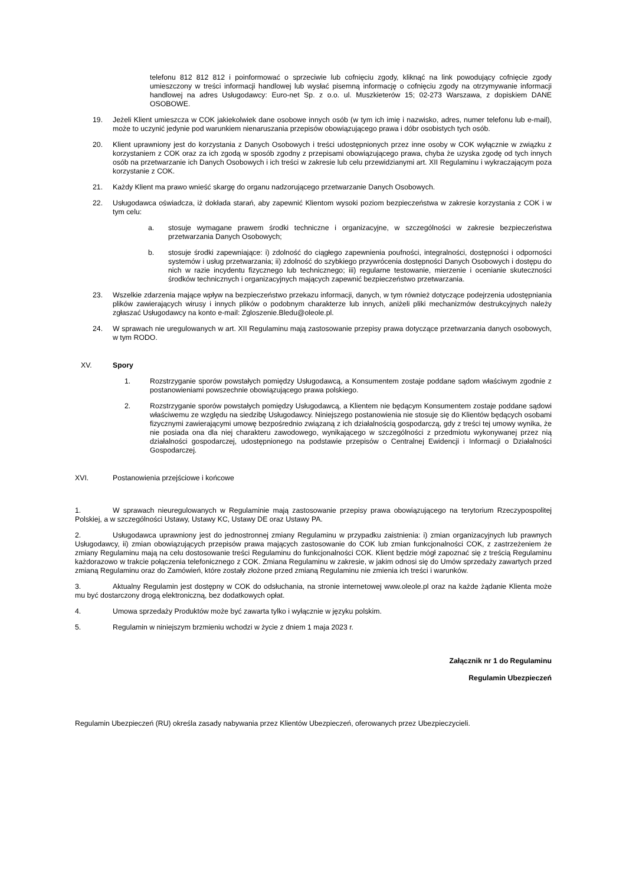telefonu 812 812 812 i poinformować o sprzeciwie lub cofnięciu zgody, kliknąć na link powodujący cofnięcie zgody umieszczony w treści informacji handlowej lub wysłać pisemną informację o cofnięciu zgody na otrzymywanie informacji handlowej na adres Usługodawcy: Euro-net Sp. z o.o. ul. Muszkieterów 15; 02-273 Warszawa, z dopiskiem DANE OSOBOWE.
19. Jeżeli Klient umieszcza w COK jakiekolwiek dane osobowe innych osób (w tym ich imię i nazwisko, adres, numer telefonu lub e-mail), może to uczynić jedynie pod warunkiem nienaruszania przepisów obowiązującego prawa i dóbr osobistych tych osób.
20. Klient uprawniony jest do korzystania z Danych Osobowych i treści udostępnionych przez inne osoby w COK wyłącznie w związku z korzystaniem z COK oraz za ich zgodą w sposób zgodny z przepisami obowiązującego prawa, chyba że uzyska zgodę od tych innych osób na przetwarzanie ich Danych Osobowych i ich treści w zakresie lub celu przewidzianymi art. XII Regulaminu i wykraczającym poza korzystanie z COK.
21. Każdy Klient ma prawo wnieść skargę do organu nadzorującego przetwarzanie Danych Osobowych.
22. Usługodawca oświadcza, iż dokłada starań, aby zapewnić Klientom wysoki poziom bezpieczeństwa w zakresie korzystania z COK i w tym celu:
a. stosuje wymagane prawem środki techniczne i organizacyjne, w szczególności w zakresie bezpieczeństwa przetwarzania Danych Osobowych;
b. stosuje środki zapewniające: i) zdolność do ciągłego zapewnienia poufności, integralności, dostępności i odporności systemów i usług przetwarzania; ii) zdolność do szybkiego przywrócenia dostępności Danych Osobowych i dostępu do nich w razie incydentu fizycznego lub technicznego; iii) regularne testowanie, mierzenie i ocenianie skuteczności środków technicznych i organizacyjnych mających zapewnić bezpieczeństwo przetwarzania.
23. Wszelkie zdarzenia mające wpływ na bezpieczeństwo przekazu informacji, danych, w tym również dotyczące podejrzenia udostępniania plików zawierających wirusy i innych plików o podobnym charakterze lub innych, aniżeli pliki mechanizmów destrukcyjnych należy zgłaszać Usługodawcy na konto e-mail: Zgloszenie.Bledu@oleole.pl.
24. W sprawach nie uregulowanych w art. XII Regulaminu mają zastosowanie przepisy prawa dotyczące przetwarzania danych osobowych, w tym RODO.
XV. Spory
1. Rozstrzyganie sporów powstałych pomiędzy Usługodawcą, a Konsumentem zostaje poddane sądom właściwym zgodnie z postanowieniami powszechnie obowiązującego prawa polskiego.
2. Rozstrzyganie sporów powstałych pomiędzy Usługodawcą, a Klientem nie będącym Konsumentem zostaje poddane sądowi właściwemu ze względu na siedzibę Usługodawcy. Niniejszego postanowienia nie stosuje się do Klientów będących osobami fizycznymi zawierającymi umowę bezpośrednio związaną z ich działalnością gospodarczą, gdy z treści tej umowy wynika, że nie posiada ona dla niej charakteru zawodowego, wynikającego w szczególności z przedmiotu wykonywanej przez nią działalności gospodarczej, udostępnionego na podstawie przepisów o Centralnej Ewidencji i Informacji o Działalności Gospodarczej.
XVI.
Postanowienia przejściowe i końcowe
1. W sprawach nieuregulowanych w Regulaminie mają zastosowanie przepisy prawa obowiązującego na terytorium Rzeczypospolitej Polskiej, a w szczególności Ustawy, Ustawy KC, Ustawy DE oraz Ustawy PA.
2. Usługodawca uprawniony jest do jednostronnej zmiany Regulaminu w przypadku zaistnienia: i) zmian organizacyjnych lub prawnych Usługodawcy, ii) zmian obowiązujących przepisów prawa mających zastosowanie do COK lub zmian funkcjonalności COK, z zastrzeżeniem że zmiany Regulaminu mają na celu dostosowanie treści Regulaminu do funkcjonalności COK. Klient będzie mógł zapoznać się z treścią Regulaminu każdorazowo w trakcie połączenia telefonicznego z COK. Zmiana Regulaminu w zakresie, w jakim odnosi się do Umów sprzedaży zawartych przed zmianą Regulaminu oraz do Zamówień, które zostały złożone przed zmianą Regulaminu nie zmienia ich treści i warunków.
3. Aktualny Regulamin jest dostępny w COK do odsłuchania, na stronie internetowej www.oleole.pl oraz na każde żądanie Klienta może mu być dostarczony drogą elektroniczną, bez dodatkowych opłat.
4. Umowa sprzedaży Produktów może być zawarta tylko i wyłącznie w języku polskim.
5. Regulamin w niniejszym brzmieniu wchodzi w życie z dniem 1 maja 2023 r.
Załącznik nr 1 do Regulaminu
Regulamin Ubezpieczeń
Regulamin Ubezpieczeń (RU) określa zasady nabywania przez Klientów Ubezpieczeń, oferowanych przez Ubezpieczycieli.